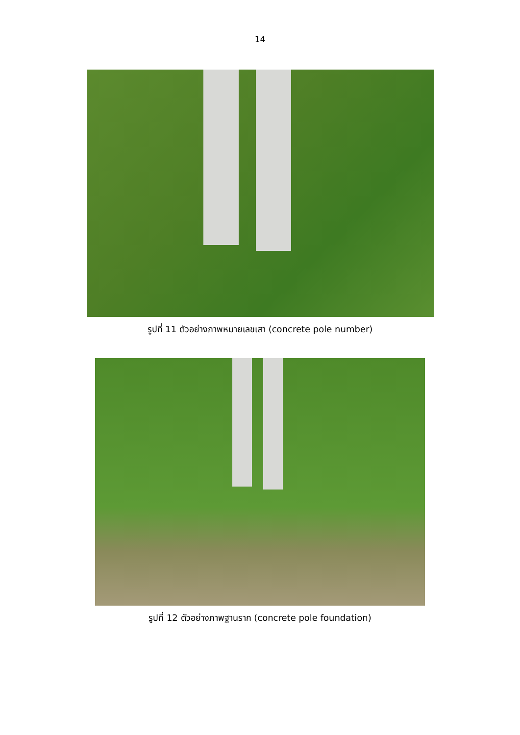14
รูปที่ 11 ตัวอย่างภาพหมายเลขเสา (concrete pole number)
รูปที่ 12 ตัวอย่างภาพฐานราก (concrete pole foundation)